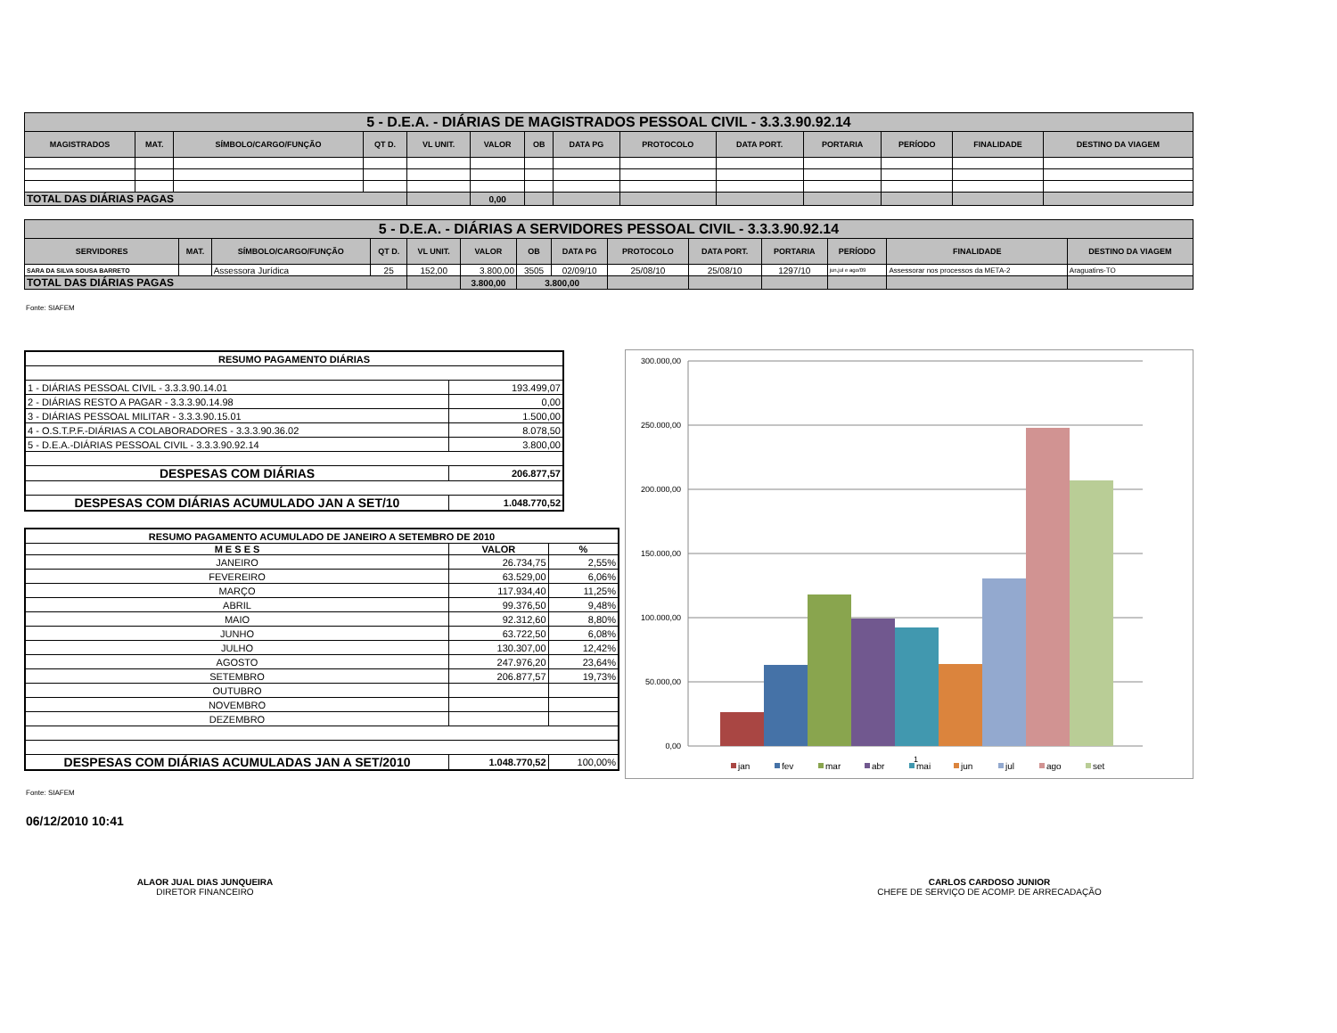| 5 - D.E.A. - DIÁRIAS DE MAGISTRADOS PESSOAL CIVIL - 3.3.3.90.92.14 | | | | | | | | | | | | | |
| --- | --- | --- | --- | --- | --- | --- | --- | --- | --- | --- | --- | --- | --- |
| MAGISTRADOS | MAT. | SÍMBOLO/CARGO/FUNÇÃO | QT D. | VL UNIT. | VALOR | OB | DATA PG | PROTOCOLO | DATA PORT. | PORTARIA | PERÍODO | FINALIDADE | DESTINO DA VIAGEM |
| TOTAL DAS DIÁRIAS PAGAS | | | | | 0,00 | | | | | | | | |
| 5 - D.E.A. - DIÁRIAS A SERVIDORES PESSOAL CIVIL - 3.3.3.90.92.14 | | | | | | | | | | | | | |
| --- | --- | --- | --- | --- | --- | --- | --- | --- | --- | --- | --- | --- | --- |
| SERVIDORES | MAT. | SÍMBOLO/CARGO/FUNÇÃO | QT D. | VL UNIT. | VALOR | OB | DATA PG | PROTOCOLO | DATA PORT. | PORTARIA | PERÍODO | FINALIDADE | DESTINO DA VIAGEM |
| SARA DA SILVA SOUSA BARRETO | | Assessora Jurídica | 25 | 152,00 | 3.800,00 | 3505 | 02/09/10 | 25/08/10 | 25/08/10 | 1297/10 | jun,jul e ago/09 | Assessorar nos processos da META-2 | Araguatins-TO |
| TOTAL DAS DIÁRIAS PAGAS | | | | | 3.800,00 | 3.800,00 | | | | | | | |
Fonte: SIAFEM
| RESUMO PAGAMENTO DIÁRIAS | |
| 1 - DIÁRIAS PESSOAL CIVIL - 3.3.3.90.14.01 | 193.499,07 |
| 2 - DIÁRIAS RESTO A PAGAR - 3.3.3.90.14.98 | 0,00 |
| 3 - DIÁRIAS PESSOAL MILITAR - 3.3.3.90.15.01 | 1.500,00 |
| 4 - O.S.T.P.F.-DIÁRIAS A COLABORADORES - 3.3.3.90.36.02 | 8.078,50 |
| 5 - D.E.A.-DIÁRIAS PESSOAL CIVIL - 3.3.3.90.92.14 | 3.800,00 |
| DESPESAS COM DIÁRIAS | 206.877,57 |
| DESPESAS COM DIÁRIAS ACUMULADO JAN A SET/10 | 1.048.770,52 |
| RESUMO PAGAMENTO ACUMULADO DE JANEIRO A SETEMBRO DE 2010 | | |
| M E S E S | VALOR | % |
| JANEIRO | 26.734,75 | 2,55% |
| FEVEREIRO | 63.529,00 | 6,06% |
| MARÇO | 117.934,40 | 11,25% |
| ABRIL | 99.376,50 | 9,48% |
| MAIO | 92.312,60 | 8,80% |
| JUNHO | 63.722,50 | 6,08% |
| JULHO | 130.307,00 | 12,42% |
| AGOSTO | 247.976,20 | 23,64% |
| SETEMBRO | 206.877,57 | 19,73% |
| OUTUBRO | | |
| NOVEMBRO | | |
| DEZEMBRO | | |
| DESPESAS COM DIÁRIAS ACUMULADAS JAN A SET/2010 | 1.048.770,52 | 100,00% |
300.000,00
250.000,00
200.000,00
150.000,00
100.000,00
50.000,00
0,00
jan
fev
mar
abr
mai
jun
jul
ago
set
1
Fonte: SIAFEM
06/12/2010 10:41
ALAOR JUAL DIAS JUNQUEIRA
DIRETOR FINANCEIRO
CARLOS CARDOSO JUNIOR
CHEFE DE SERVIÇO DE ACOMP. DE ARRECADAÇÃO